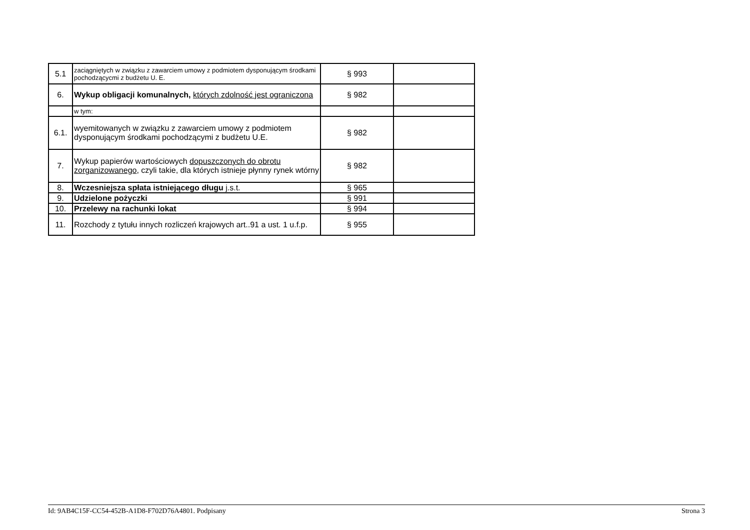| 5.1 | zaciągniętych w związku z zawarciem umowy z podmiotem dysponującym środkami pochodzącycmi z budżetu U. E. | § 993 | |
| 6. | Wykup obligacji komunalnych, których zdolność jest ograniczona | § 982 | |
| | w tym: | | |
| 6.1. | wyemitowanych w związku z zawarciem umowy z podmiotem dysponującym środkami pochodzącymi z budżetu U.E. | § 982 | |
| 7. | Wykup papierów wartościowych dopuszczonych do obrotu zorganizowanego , czyli takie, dla których istnieje płynny rynek wtórny | § 982 | |
| 8. | Wczesniejsza spłata istniejącego długu j.s.t. | § 965 | |
| 9. | Udzielone pożyczki | § 991 | |
| 10. | Przelewy na rachunki lokat | § 994 | |
| 11. | Rozchody z tytułu innych rozliczeń krajowych art..91 a ust. 1 u.f.p. | § 955 | |
Id: 9AB4C15F-CC54-452B-A1D8-F702D76A4801. Podpisany Strona 3